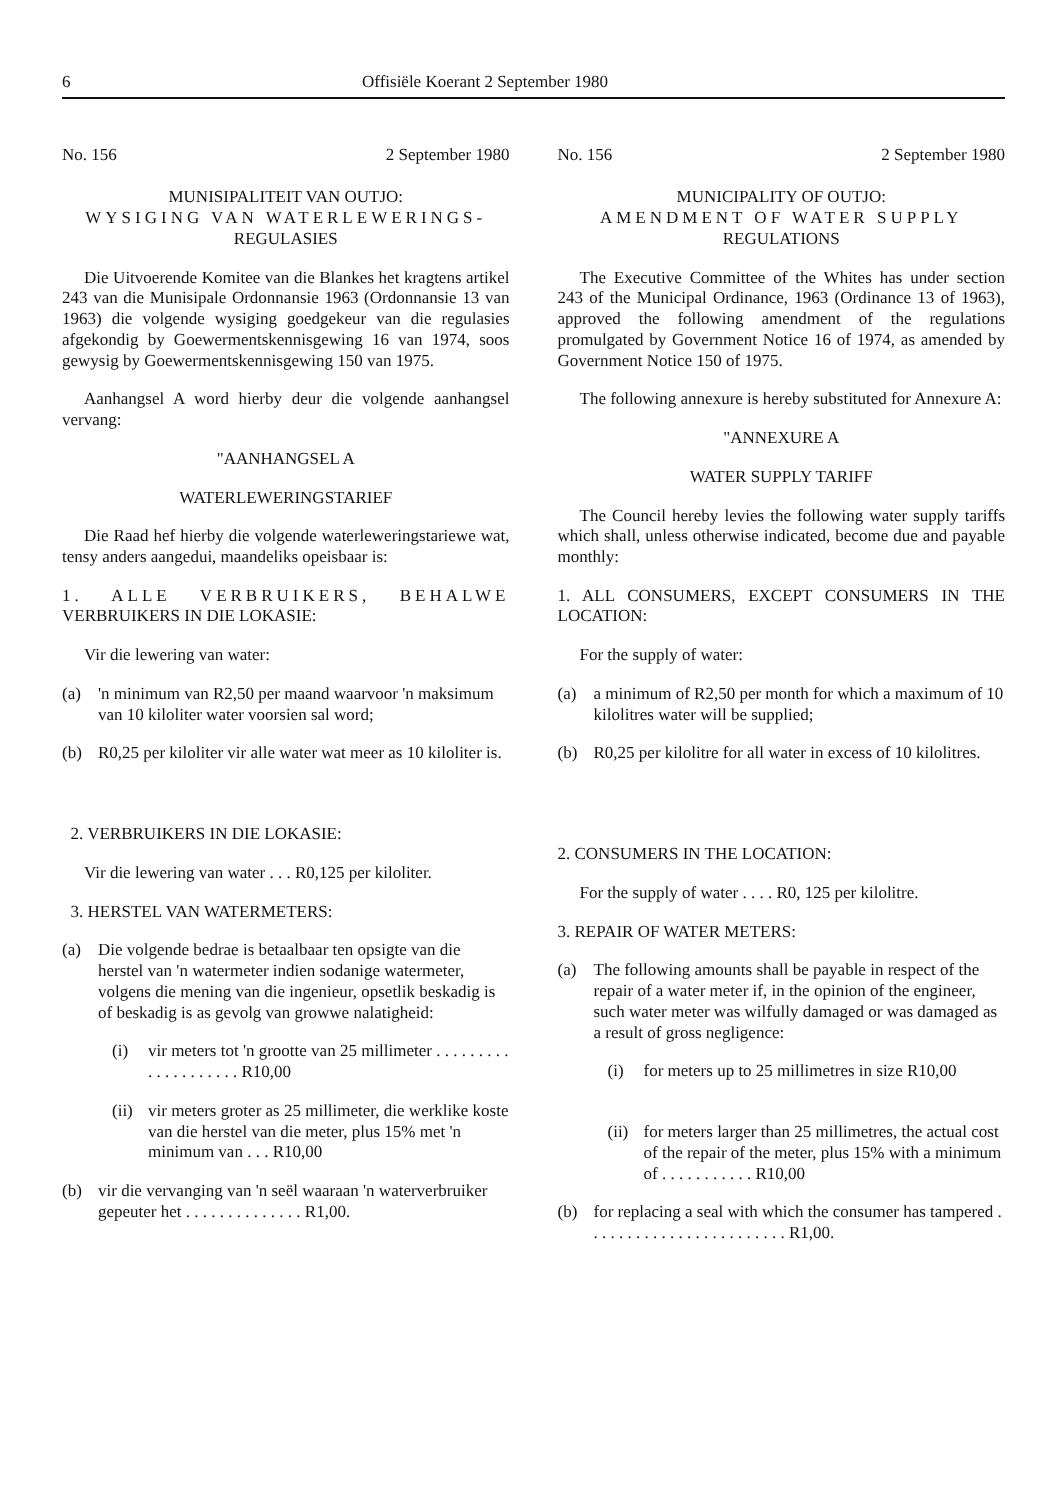6 Offisiële Koerant 2 September 1980
No. 156 2 September 1980
MUNISIPALITEIT VAN OUTJO:
WYSIGING VAN WATERLEWERINGS-
REGULASIES
Die Uitvoerende Komitee van die Blankes het kragtens artikel 243 van die Munisipale Ordonnansie 1963 (Ordonnansie 13 van 1963) die volgende wysiging goedgekeur van die regulasies afgekondig by Goewermentskennisgewing 16 van 1974, soos gewysig by Goewermentskennisgewing 150 van 1975.
Aanhangsel A word hierby deur die volgende aanhangsel vervang:
"AANHANGSEL A
WATERLEWERINGSTARIEF
Die Raad hef hierby die volgende waterleweringstariewe wat, tensy anders aangedui, maandeliks opeisbaar is:
1. ALLE VERBRUIKERS, BEHALWE VERBRUIKERS IN DIE LOKASIE:
Vir die lewering van water:
(a) 'n minimum van R2,50 per maand waarvoor 'n maksimum van 10 kiloliter water voorsien sal word;
(b) R0,25 per kiloliter vir alle water wat meer as 10 kiloliter is.
2. VERBRUIKERS IN DIE LOKASIE:
Vir die lewering van water . . . R0,125 per kiloliter.
3. HERSTEL VAN WATERMETERS:
(a) Die volgende bedrae is betaalbaar ten opsigte van die herstel van 'n watermeter indien sodanige watermeter, volgens die mening van die ingenieur, opsetlik beskadig is of beskadig is as gevolg van growwe nalatigheid:
(i) vir meters tot 'n grootte van 25 millimeter . . . . . . . . . . . . . . . . . . . . R10,00
(ii) vir meters groter as 25 millimeter, die werklike koste van die herstel van die meter, plus 15% met 'n minimum van . . . R10,00
(b) vir die vervanging van 'n seël waaraan 'n waterverbruiker gepeuter het . . . . . . . . . . . . . . R1,00.
No. 156 2 September 1980
MUNICIPALITY OF OUTJO:
AMENDMENT OF WATER SUPPLY
REGULATIONS
The Executive Committee of the Whites has under section 243 of the Municipal Ordinance, 1963 (Ordinance 13 of 1963), approved the following amendment of the regulations promulgated by Government Notice 16 of 1974, as amended by Government Notice 150 of 1975.
The following annexure is hereby substituted for Annexure A:
"ANNEXURE A
WATER SUPPLY TARIFF
The Council hereby levies the following water supply tariffs which shall, unless otherwise indicated, become due and payable monthly:
1. ALL CONSUMERS, EXCEPT CONSUMERS IN THE LOCATION:
For the supply of water:
(a) a minimum of R2,50 per month for which a maximum of 10 kilolitres water will be supplied;
(b) R0,25 per kilolitre for all water in excess of 10 kilolitres.
2. CONSUMERS IN THE LOCATION:
For the supply of water . . . . R0, 125 per kilolitre.
3. REPAIR OF WATER METERS:
(a) The following amounts shall be payable in respect of the repair of a water meter if, in the opinion of the engineer, such water meter was wilfully damaged or was damaged as a result of gross negligence:
(i) for meters up to 25 millimetres in size R10,00
(ii) for meters larger than 25 millimetres, the actual cost of the repair of the meter, plus 15% with a minimum of . . . . . . . . . . . R10,00
(b) for replacing a seal with which the consumer has tampered . . . . . . . . . . . . . . . . . . . . . . . . R1,00.